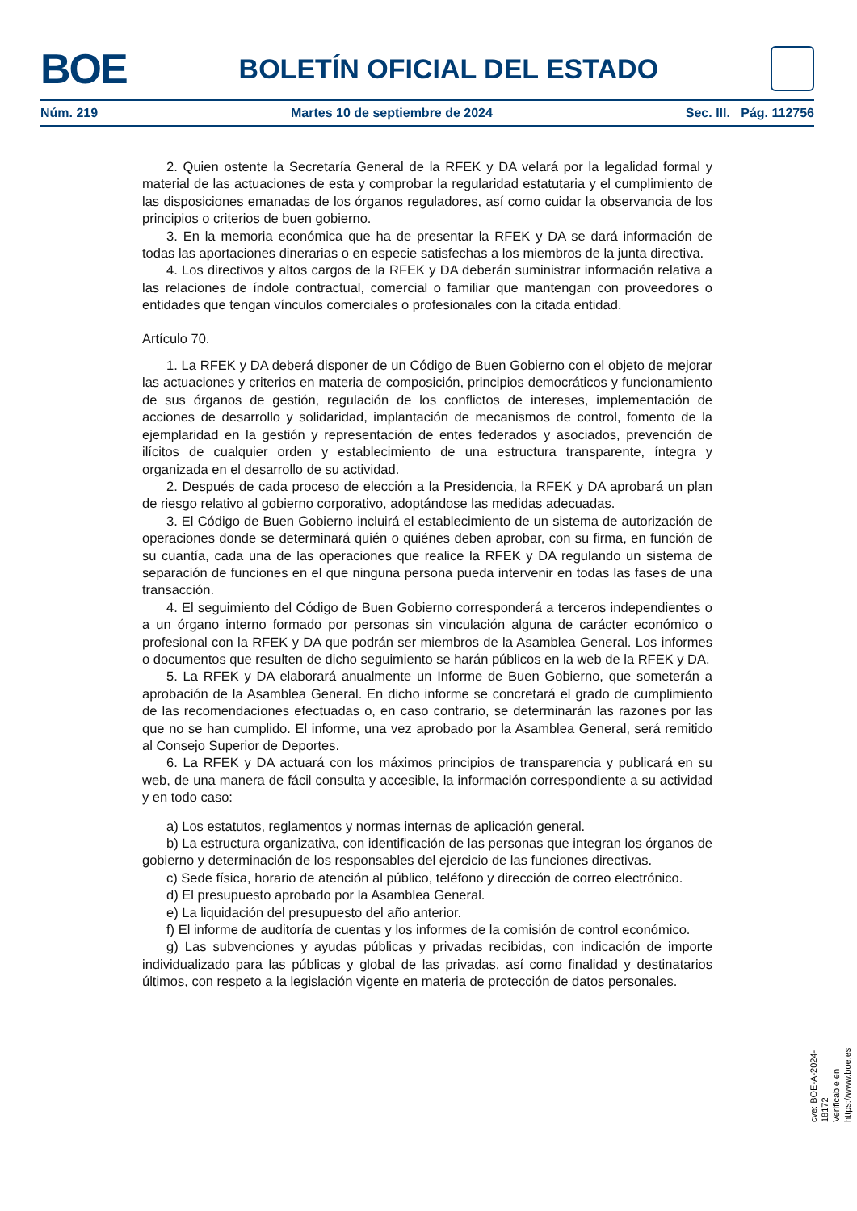BOE
BOLETÍN OFICIAL DEL ESTADO
Núm. 219 Martes 10 de septiembre de 2024 Sec. III. Pág. 112756
2. Quien ostente la Secretaría General de la RFEK y DA velará por la legalidad formal y material de las actuaciones de esta y comprobar la regularidad estatutaria y el cumplimiento de las disposiciones emanadas de los órganos reguladores, así como cuidar la observancia de los principios o criterios de buen gobierno.
3. En la memoria económica que ha de presentar la RFEK y DA se dará información de todas las aportaciones dinerarias o en especie satisfechas a los miembros de la junta directiva.
4. Los directivos y altos cargos de la RFEK y DA deberán suministrar información relativa a las relaciones de índole contractual, comercial o familiar que mantengan con proveedores o entidades que tengan vínculos comerciales o profesionales con la citada entidad.
Artículo 70.
1. La RFEK y DA deberá disponer de un Código de Buen Gobierno con el objeto de mejorar las actuaciones y criterios en materia de composición, principios democráticos y funcionamiento de sus órganos de gestión, regulación de los conflictos de intereses, implementación de acciones de desarrollo y solidaridad, implantación de mecanismos de control, fomento de la ejemplaridad en la gestión y representación de entes federados y asociados, prevención de ilícitos de cualquier orden y establecimiento de una estructura transparente, íntegra y organizada en el desarrollo de su actividad.
2. Después de cada proceso de elección a la Presidencia, la RFEK y DA aprobará un plan de riesgo relativo al gobierno corporativo, adoptándose las medidas adecuadas.
3. El Código de Buen Gobierno incluirá el establecimiento de un sistema de autorización de operaciones donde se determinará quién o quiénes deben aprobar, con su firma, en función de su cuantía, cada una de las operaciones que realice la RFEK y DA regulando un sistema de separación de funciones en el que ninguna persona pueda intervenir en todas las fases de una transacción.
4. El seguimiento del Código de Buen Gobierno corresponderá a terceros independientes o a un órgano interno formado por personas sin vinculación alguna de carácter económico o profesional con la RFEK y DA que podrán ser miembros de la Asamblea General. Los informes o documentos que resulten de dicho seguimiento se harán públicos en la web de la RFEK y DA.
5. La RFEK y DA elaborará anualmente un Informe de Buen Gobierno, que someterán a aprobación de la Asamblea General. En dicho informe se concretará el grado de cumplimiento de las recomendaciones efectuadas o, en caso contrario, se determinarán las razones por las que no se han cumplido. El informe, una vez aprobado por la Asamblea General, será remitido al Consejo Superior de Deportes.
6. La RFEK y DA actuará con los máximos principios de transparencia y publicará en su web, de una manera de fácil consulta y accesible, la información correspondiente a su actividad y en todo caso:
a) Los estatutos, reglamentos y normas internas de aplicación general.
b) La estructura organizativa, con identificación de las personas que integran los órganos de gobierno y determinación de los responsables del ejercicio de las funciones directivas.
c) Sede física, horario de atención al público, teléfono y dirección de correo electrónico.
d) El presupuesto aprobado por la Asamblea General.
e) La liquidación del presupuesto del año anterior.
f) El informe de auditoría de cuentas y los informes de la comisión de control económico.
g) Las subvenciones y ayudas públicas y privadas recibidas, con indicación de importe individualizado para las públicas y global de las privadas, así como finalidad y destinatarios últimos, con respeto a la legislación vigente en materia de protección de datos personales.
cve: BOE-A-2024-18172
Verificable en https://www.boe.es